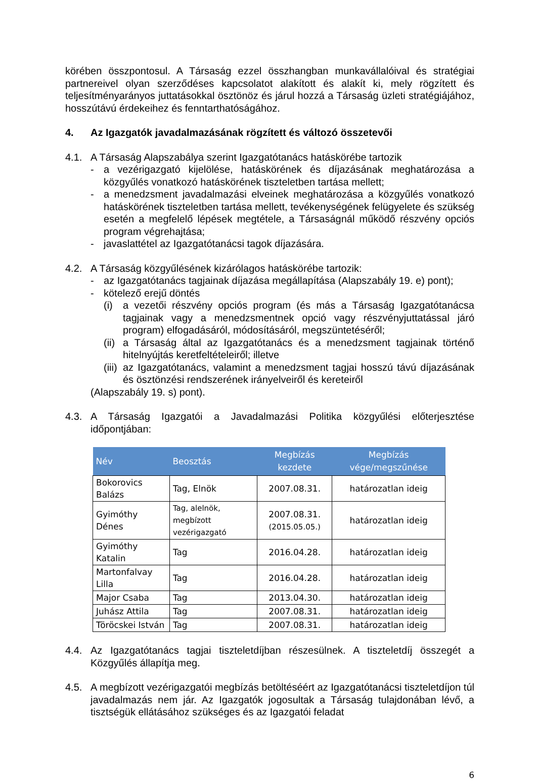körében összpontosul. A Társaság ezzel összhangban munkavállalóival és stratégiai partnereivel olyan szerződéses kapcsolatot alakított és alakít ki, mely rögzített és teljesítményarányos juttatásokkal ösztönöz és járul hozzá a Társaság üzleti stratégiájához, hosszútávú érdekeihez és fenntarthatóságához.
4. Az Igazgatók javadalmazásának rögzített és változó összetevői
4.1. A Társaság Alapszabálya szerint Igazgatótanács hatáskörébe tartozik
- a vezérigazgató kijelölése, hatáskörének és díjazásának meghatározása a közgyűlés vonatkozó hatáskörének tiszteletben tartása mellett;
- a menedzsment javadalmazási elveinek meghatározása a közgyűlés vonatkozó hatáskörének tiszteletben tartása mellett, tevékenységének felügyelete és szükség esetén a megfelelő lépések megtétele, a Társaságnál működő részvény opciós program végrehajtása;
- javaslattétel az Igazgatótanácsi tagok díjazására.
4.2. A Társaság közgyűlésének kizárólagos hatáskörébe tartozik:
- az Igazgatótanács tagjainak díjazása megállapítása (Alapszabály 19. e) pont);
- kötelező erejű döntés
(i) a vezetői részvény opciós program (és más a Társaság Igazgatótanácsa tagjainak vagy a menedzsmentnek opció vagy részvényjuttatással járó program) elfogadásáról, módosításáról, megszüntetéséről;
(ii)
a Társaság által az Igazgatótanács és a menedzsment tagjainak történő hitelnyújtás keretfeltételeiről; illetve
(iii)
az Igazgatótanács, valamint a menedzsment tagjai hosszú távú díjazásának és ösztönzési rendszerének irányelveiről és kereteiről
(Alapszabály 19. s) pont).
4.3. A Társaság Igazgatói a Javadalmazási Politika közgyűlési előterjesztése időpontjában:
| Név | Beosztás | Megbízás kezdete | Megbízás vége/megszűnése |
| --- | --- | --- | --- |
| Bokorovics Balázs | Tag, Elnök | 2007.08.31. | határozatlan ideig |
| Gyimóthy Dénes | Tag, alelnök, megbízott vezérigazgató | 2007.08.31. (2015.05.05.) | határozatlan ideig |
| Gyimóthy Katalin | Tag | 2016.04.28. | határozatlan ideig |
| Martonfalvay Lilla | Tag | 2016.04.28. | határozatlan ideig |
| Major Csaba | Tag | 2013.04.30. | határozatlan ideig |
| Juhász Attila | Tag | 2007.08.31. | határozatlan ideig |
| Töröcskei István | Tag | 2007.08.31. | határozatlan ideig |
4.4. Az Igazgatótanács tagjai tiszteletdíjban részesülnek. A tiszteletdíj összegét a Közgyűlés állapítja meg.
4.5. A megbízott vezérigazgatói megbízás betöltéséért az Igazgatótanácsi tiszteletdíjon túl javadalmazás nem jár. Az Igazgatók jogosultak a Társaság tulajdonában lévő, a tisztségük ellátásához szükséges és az Igazgatói feladat
6